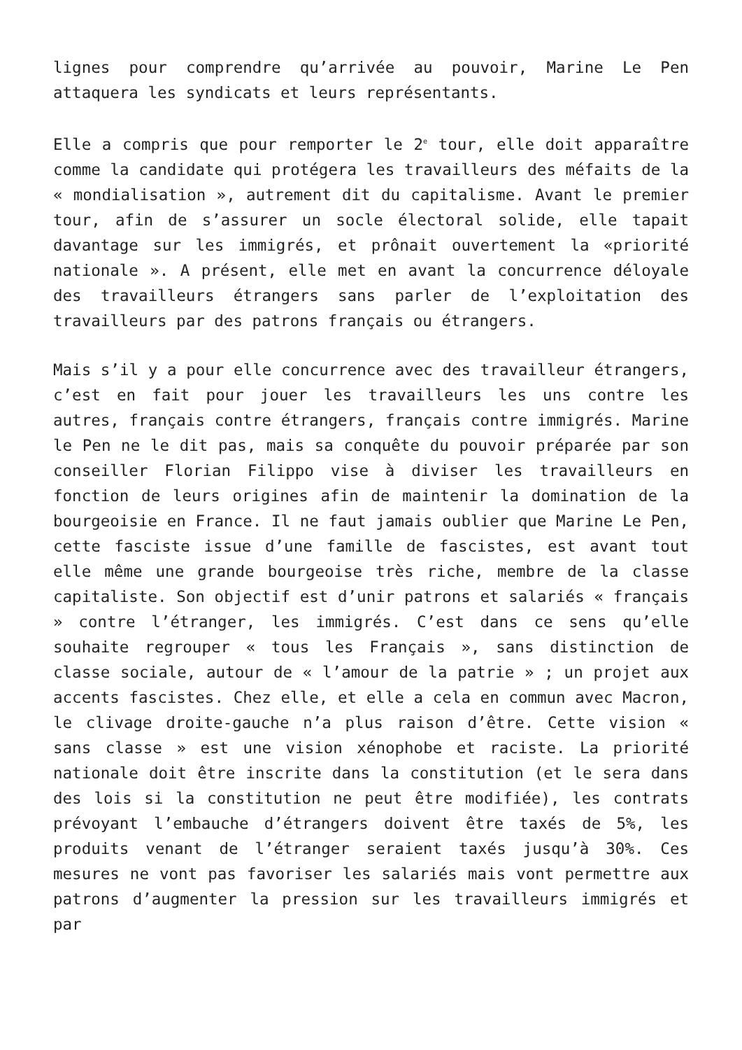lignes pour comprendre qu’arrivée au pouvoir, Marine Le Pen attaquera les syndicats et leurs représentants.
Elle a compris que pour remporter le 2<sup>e</sup> tour, elle doit apparaître comme la candidate qui protégera les travailleurs des méfaits de la « mondialisation », autrement dit du capitalisme. Avant le premier tour, afin de s’assurer un socle électoral solide, elle tapait davantage sur les immigrés, et prônait ouvertement la «priorité nationale ». A présent, elle met en avant la concurrence déloyale des travailleurs étrangers sans parler de l’exploitation des travailleurs par des patrons français ou étrangers.
Mais s’il y a pour elle concurrence avec des travailleur étrangers, c’est en fait pour jouer les travailleurs les uns contre les autres, français contre étrangers, français contre immigrés. Marine le Pen ne le dit pas, mais sa conquête du pouvoir préparée par son conseiller Florian Filippo vise à diviser les travailleurs en fonction de leurs origines afin de maintenir la domination de la bourgeoisie en France. Il ne faut jamais oublier que Marine Le Pen, cette fasciste issue d’une famille de fascistes, est avant tout elle même une grande bourgeoise très riche, membre de la classe capitaliste. Son objectif est d’unir patrons et salariés « français » contre l’étranger, les immigrés. C’est dans ce sens qu’elle souhaite regrouper « tous les Français », sans distinction de classe sociale, autour de « l’amour de la patrie » ; un projet aux accents fascistes. Chez elle, et elle a cela en commun avec Macron, le clivage droite-gauche n’a plus raison d’être. Cette vision « sans classe » est une vision xénophobe et raciste. La priorité nationale doit être inscrite dans la constitution (et le sera dans des lois si la constitution ne peut être modifiée), les contrats prévoyant l’embauche d’étrangers doivent être taxés de 5%, les produits venant de l’étranger seraient taxés jusqu’à 30%. Ces mesures ne vont pas favoriser les salariés mais vont permettre aux patrons d’augmenter la pression sur les travailleurs immigrés et par